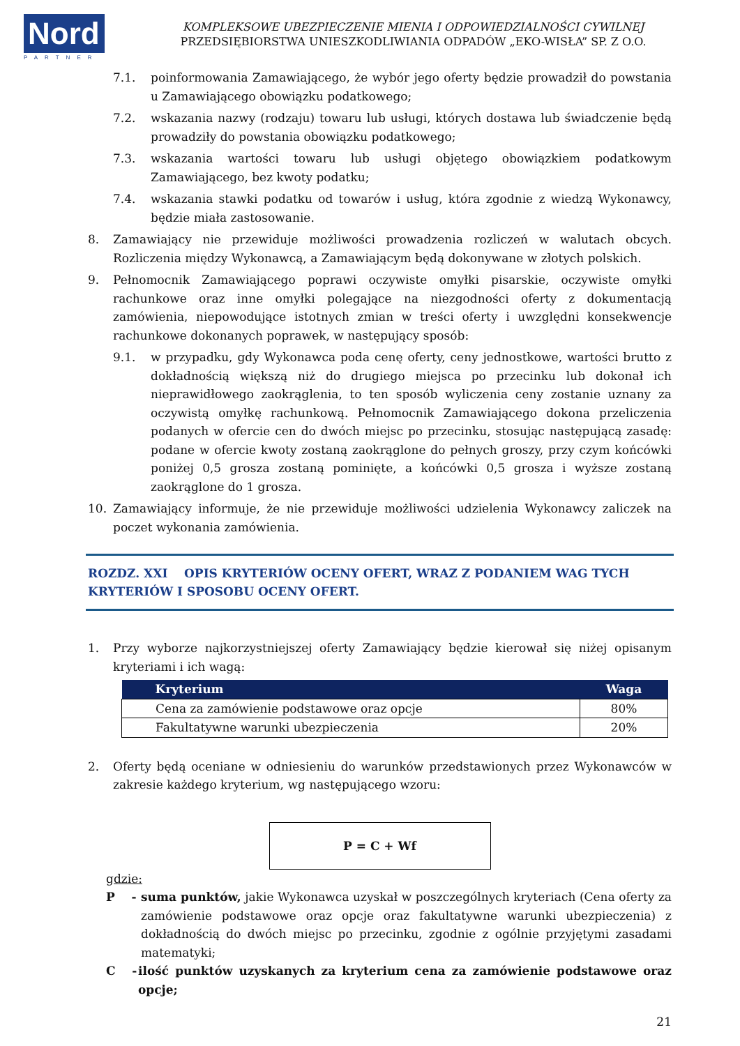Nord
PARTNER
KOMPLEKSOWE UBEZPIECZENIE MIENIA I ODPOWIEDZIALNOŚCI CYWILNEJ
PRZEDSIĘBIORSTWA UNIESZKODLIWIANIA ODPADÓW „EKO-WISŁA” SP. Z O.O.
7.1. poinformowania Zamawiającego, że wybór jego oferty będzie prowadził do powstania u Zamawiającego obowiązku podatkowego;
7.2. wskazania nazwy (rodzaju) towaru lub usługi, których dostawa lub świadczenie będą prowadziły do powstania obowiązku podatkowego;
7.3. wskazania wartości towaru lub usługi objętego obowiązkiem podatkowym Zamawiającego, bez kwoty podatku;
7.4. wskazania stawki podatku od towarów i usług, która zgodnie z wiedzą Wykonawcy, będzie miała zastosowanie.
8. Zamawiający nie przewiduje możliwości prowadzenia rozliczeń w walutach obcych. Rozliczenia między Wykonawcą, a Zamawiającym będą dokonywane w złotych polskich.
9. Pełnomocnik Zamawiającego poprawi oczywiste omyłki pisarskie, oczywiste omyłki rachunkowe oraz inne omyłki polegające na niezgodności oferty z dokumentacją zamówienia, niepowodujące istotnych zmian w treści oferty i uwzględni konsekwencje rachunkowe dokonanych poprawek, w następujący sposób:
9.1. w przypadku, gdy Wykonawca poda cenę oferty, ceny jednostkowe, wartości brutto z dokładnością większą niż do drugiego miejsca po przecinku lub dokonał ich nieprawidłowego zaokrąglenia, to ten sposób wyliczenia ceny zostanie uznany za oczywistą omyłkę rachunkową. Pełnomocnik Zamawiającego dokona przeliczenia podanych w ofercie cen do dwóch miejsc po przecinku, stosując następującą zasadę: podane w ofercie kwoty zostaną zaokrąglone do pełnych groszy, przy czym końcówki poniżej 0,5 grosza zostaną pominięte, a końcówki 0,5 grosza i wyższe zostaną zaokrąglone do 1 grosza.
10. Zamawiający informuje, że nie przewiduje możliwości udzielenia Wykonawcy zaliczek na poczet wykonania zamówienia.
ROZDZ. XXI OPIS KRYTERIÓW OCENY OFERT, WRAZ Z PODANIEM WAG TYCH KRYTERIÓW I SPOSOBU OCENY OFERT.
1. Przy wyborze najkorzystniejszej oferty Zamawiający będzie kierował się niżej opisanym kryteriami i ich wagą:
| Kryterium | Waga |
| --- | --- |
| Cena za zamówienie podstawowe oraz opcje | 80% |
| Fakultatywne warunki ubezpieczenia | 20% |
2. Oferty będą oceniane w odniesieniu do warunków przedstawionych przez Wykonawców w zakresie każdego kryterium, wg następującego wzoru:
P = C + Wf
gdzie:
P - suma punktów, jakie Wykonawca uzyskał w poszczególnych kryteriach (Cena oferty za zamówienie podstawowe oraz opcje oraz fakultatywne warunki ubezpieczenia) z dokładnością do dwóch miejsc po przecinku, zgodnie z ogólnie przyjętymi zasadami matematyki;
C - ilość punktów uzyskanych za kryterium cena za zamówienie podstawowe oraz opcje;
21